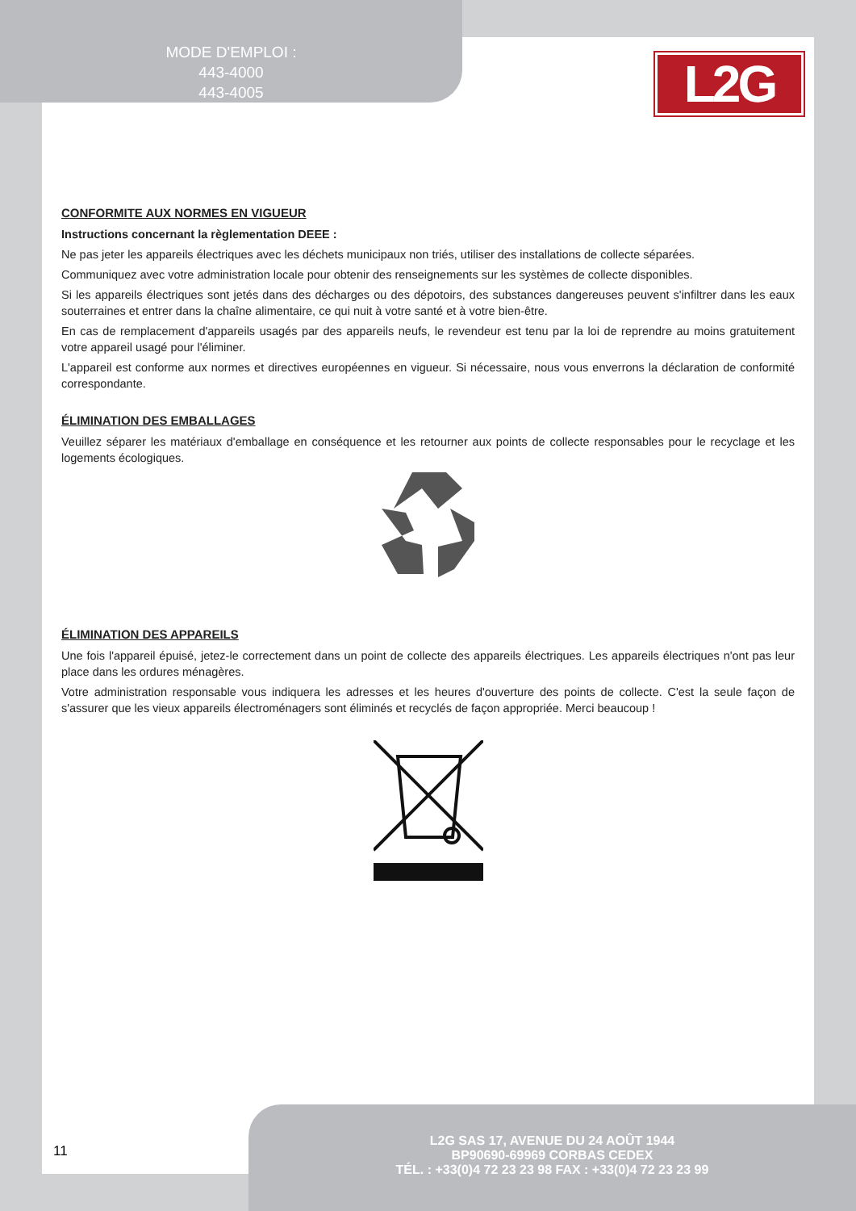MODE D'EMPLOI :
443-4000
443-4005
L2G
CONFORMITE AUX NORMES EN VIGUEUR
Instructions concernant la règlementation DEEE :
Ne pas jeter les appareils électriques avec les déchets municipaux non triés, utiliser des installations de collecte séparées.
Communiquez avec votre administration locale pour obtenir des renseignements sur les systèmes de collecte disponibles.
Si les appareils électriques sont jetés dans des décharges ou des dépotoirs, des substances dangereuses peuvent s'infiltrer dans les eaux souterraines et entrer dans la chaîne alimentaire, ce qui nuit à votre santé et à votre bien-être.
En cas de remplacement d'appareils usagés par des appareils neufs, le revendeur est tenu par la loi de reprendre au moins gratuitement votre appareil usagé pour l'éliminer.
L'appareil est conforme aux normes et directives européennes en vigueur. Si nécessaire, nous vous enverrons la déclaration de conformité correspondante.
ÉLIMINATION DES EMBALLAGES
Veuillez séparer les matériaux d'emballage en conséquence et les retourner aux points de collecte responsables pour le recyclage et les logements écologiques.
ÉLIMINATION DES APPAREILS
Une fois l'appareil épuisé, jetez-le correctement dans un point de collecte des appareils électriques. Les appareils électriques n'ont pas leur place dans les ordures ménagères.
Votre administration responsable vous indiquera les adresses et les heures d'ouverture des points de collecte. C'est la seule façon de s'assurer que les vieux appareils électroménagers sont éliminés et recyclés de façon appropriée. Merci beaucoup !
11
L2G SAS 17, AVENUE DU 24 AOÛT 1944
BP90690-69969 CORBAS CEDEX
TÉL. : +33(0)4 72 23 23 98 FAX : +33(0)4 72 23 23 99